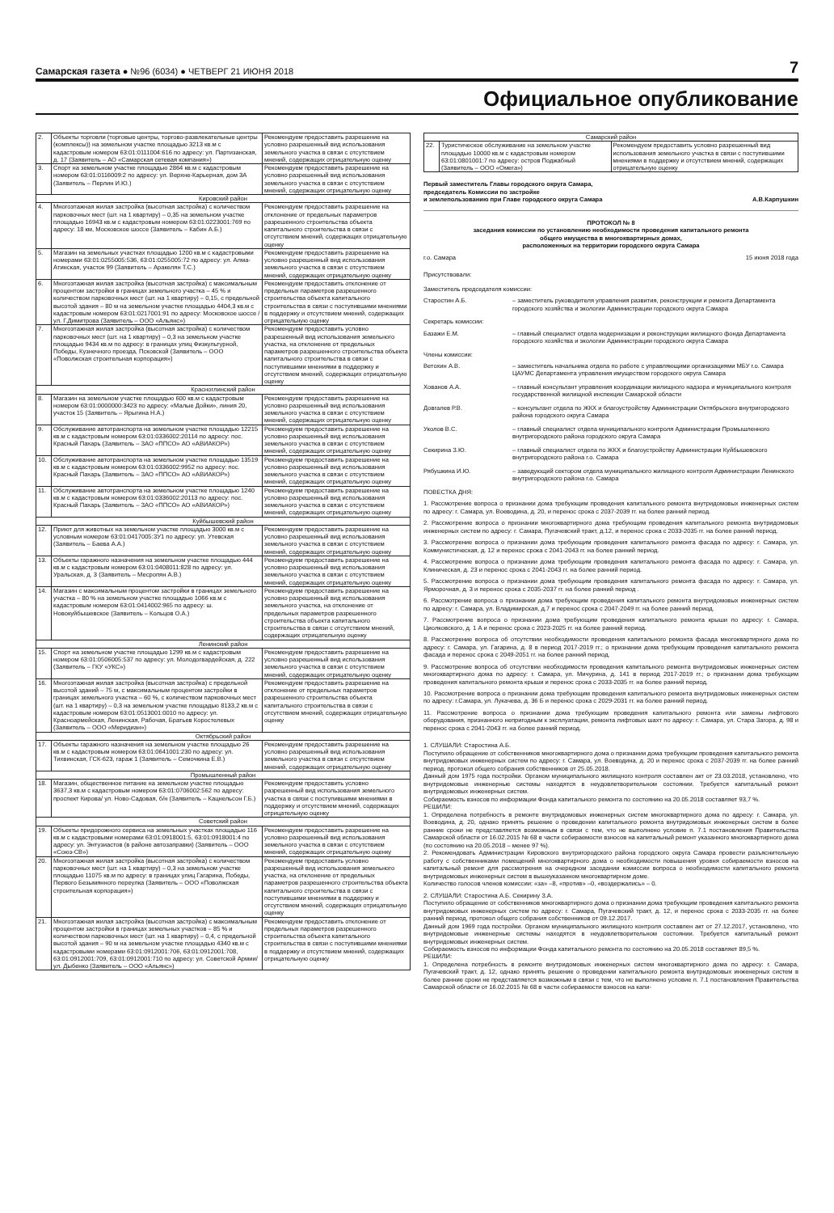Самарская газета ● №96 (6034) ● ЧЕТВЕРГ 21 ИЮНЯ 2018 7
Официальное опубликование
| 2. | Объекты торговли (торговые центры, торгово-развлекательные центры (комплексы)) на земельном участке площадью 3213 кв.м с кадастровым номером 63:01:0111004:616 по адресу: ул. Партизанская, д. 17 (Заявитель – АО «Самарская сетевая компания») | Рекомендуем предоставить разрешение на условно разрешенный вид использования земельного участка в связи с отсутствием мнений, содержащих отрицательную оценку |
| 3. | Спорт на земельном участке площадью 2864 кв.м с кадастровым номером 63:01:0116009:2 по адресу: ул. Верхне-Карьерная, дом 3А (Заявитель – Перлин И.Ю.) | Рекомендуем предоставить разрешение на условно разрешенный вид использования земельного участка в связи с отсутствием мнений, содержащих отрицательную оценку |
| Кировский район | | |
| 4. | Многоэтажная жилая застройка (высотная застройка) с количеством парковочных мест (шт. на 1 квартиру) – 0,35 на земельном участке площадью 16943 кв.м с кадастровым номером 63:01:0223001:769 по адресу: 18 км, Московское шоссе (Заявитель – Кабин А.Б.) | Рекомендуем предоставить разрешение на отклонение от предельных параметров разрешенного строительства объекта капитального строительства в связи с отсутствием мнений, содержащих отрицательную оценку |
| 5. | Магазин на земельных участках площадью 1200 кв.м с кадастровыми номерами 63:01:0255005:536, 63:01:0255005:72 по адресу: ул. Алма-Атинская, участок 99 (Заявитель – Аракелян Т.С.) | Рекомендуем предоставить разрешение на условно разрешенный вид использования земельного участка в связи с отсутствием мнений, содержащих отрицательную оценку |
| 6. | Многоэтажная жилая застройка (высотная застройка) с максимальным процентом застройки в границах земельного участка – 45 % и количеством парковочных мест (шт. на 1 квартиру) – 0,15, с предельной высотой здания – 80 м на земельном участке площадью 4404,3 кв.м с кадастровым номером 63:01:0217001:91 по адресу: Московское шоссе / ул. Г.Димитрова (Заявитель – ООО «Альянс») | Рекомендуем предоставить отклонение от предельных параметров разрешенного строительства объекта капитального строительства в связи с поступившими мнениями в поддержку и отсутствием мнений, содержащих отрицательную оценку |
| 7. | Многоэтажная жилая застройка (высотная застройка) с количеством парковочных мест (шт. на 1 квартиру) – 0,3 на земельном участке площадью 9434 кв.м по адресу: в границах улиц Физкультурной, Победы, Кузнечного проезда, Псковской (Заявитель – ООО «Поволжская строительная корпорация») | Рекомендуем предоставить условно разрешенный вид использования земельного участка, на отклонение от предельных параметров разрешенного строительства объекта капитального строительства в связи с поступившими мнениями в поддержку и отсутствием мнений, содержащих отрицательную оценку |
| Красноглинский район | | |
| 8. | Магазин на земельном участке площадью 600 кв.м с кадастровым номером 63:01:0000000:3423 по адресу: «Малые Дойки», линия 20, участок 15 (Заявитель – Ярыгина Н.А.) | Рекомендуем предоставить разрешение на условно разрешенный вид использования земельного участка в связи с отсутствием мнений, содержащих отрицательную оценку |
| 9. | Обслуживание автотранспорта на земельном участке площадью 12215 кв.м с кадастровым номером 63:01:0336002:20114 по адресу: пос. Красный Пахарь (Заявитель – ЗАО «ППСО» АО «АВИАКОР») | Рекомендуем предоставить разрешение на условно разрешенный вид использования земельного участка в связи с отсутствием мнений, содержащих отрицательную оценку |
| 10. | Обслуживание автотранспорта на земельном участке площадью 13519 кв.м с кадастровым номером 63:01:0336002:9952 по адресу: пос. Красный Пахарь (Заявитель – ЗАО «ППСО» АО «АВИАКОР») | Рекомендуем предоставить разрешение на условно разрешенный вид использования земельного участка в связи с отсутствием мнений, содержащих отрицательную оценку |
| 11. | Обслуживание автотранспорта на земельном участке площадью 1240 кв.м с кадастровым номером 63:01:0336002:20113 по адресу: пос. Красный Пахарь (Заявитель – ЗАО «ППСО» АО «АВИАКОР») | Рекомендуем предоставить разрешение на условно разрешенный вид использования земельного участка в связи с отсутствием мнений, содержащих отрицательную оценку |
| Куйбышевский район | | |
| 12. | Приют для животных на земельном участке площадью 3000 кв.м с условным номером 63:01:0417005:ЗУ1 по адресу: ул. Утевская (Заявитель – Баева А.А.) | Рекомендуем предоставить разрешение на условно разрешенный вид использования земельного участка в связи с отсутствием мнений, содержащих отрицательную оценку |
| 13. | Объекты гаражного назначения на земельном участке площадью 444 кв.м с кадастровым номером 63:01:0408011:828 по адресу: ул. Уральская, д. 3 (Заявитель – Месропян А.В.) | Рекомендуем предоставить разрешение на условно разрешенный вид использования земельного участка в связи с отсутствием мнений, содержащих отрицательную оценку |
| 14. | Магазин с максимальным процентом застройки в границах земельного участка – 80 % на земельном участке площадью 1066 кв.м с кадастровым номером 63:01:0414002:965 по адресу: ш. Новокуйбышевское (Заявитель – Кольцов О.А.) | Рекомендуем предоставить разрешение на условно разрешенный вид использования земельного участка, на отклонение от предельных параметров разрешенного строительства объекта капитального строительства в связи с отсутствием мнений, содержащих отрицательную оценку |
| Ленинский район | | |
| 15. | Спорт на земельном участке площадью 1299 кв.м с кадастровым номером 63:01:0506005:537 по адресу: ул. Молодогвардейская, д. 222 (Заявитель – ГКУ «УКС») | Рекомендуем предоставить разрешение на условно разрешенный вид использования земельного участка в связи с отсутствием мнений, содержащих отрицательную оценку |
| 16. | Многоэтажная жилая застройка (высотная застройка) с предельной высотой зданий – 75 м, с максимальным процентом застройки в границах земельного участка – 60 %, с количеством парковочных мест (шт. на 1 квартиру) – 0,3 на земельном участке площадью 8133,2 кв.м с кадастровым номером 63:01:0513001:0010 по адресу: ул. Красноармейская, Ленинская, Рабочая, Братьев Коростелевых (Заявитель – ООО «Меридиан») | Рекомендуем предоставить разрешение на отклонение от предельных параметров разрешенного строительства объекта капитального строительства в связи с отсутствием мнений, содержащих отрицательную оценку |
| Октябрьский район | | |
| 17. | Объекты гаражного назначения на земельном участке площадью 26 кв.м с кадастровым номером 63:01:0641001:230 по адресу: ул. Тихвинская, ГСК-623, гараж 1 (Заявитель – Семочкина Е.В.) | Рекомендуем предоставить разрешение на условно разрешенный вид использования земельного участка в связи с отсутствием мнений, содержащих отрицательную оценку |
| Промышленный район | | |
| 18. | Магазин, общественное питание на земельном участке площадью 3637,3 кв.м с кадастровым номером 63:01:0706002:562 по адресу: проспект Кирова/ ул. Ново-Садовая, б/н (Заявитель – Кацнельсон Г.Б.) | Рекомендуем предоставить условно разрешенный вид использования земельного участка в связи с поступившими мнениями в поддержку и отсутствием мнений, содержащих отрицательную оценку |
| Советский район | | |
| 19. | Объекты придорожного сервиса на земельных участках площадью 116 кв.м с кадастровыми номерами 63:01:0918001:5, 63:01:0918001:4 по адресу: ул. Энтузиастов (в районе автозаправки) (Заявитель – ООО «Союз-СВ») | Рекомендуем предоставить разрешение на условно разрешенный вид использования земельного участка в связи с отсутствием мнений, содержащих отрицательную оценку |
| 20. | Многоэтажная жилая застройка (высотная застройка) с количеством парковочных мест (шт. на 1 квартиру) – 0,3 на земельном участке площадью 11075 кв.м по адресу: в границах улиц Гагарина, Победы, Первого Безымянного переулка (Заявитель – ООО «Поволжская строительная корпорация») | Рекомендуем предоставить условно разрешенный вид использования земельного участка, на отклонение от предельных параметров разрешенного строительства объекта капитального строительства в связи с поступившими мнениями в поддержку и отсутствием мнений, содержащих отрицательную оценку |
| 21. | Многоэтажная жилая застройка (высотная застройка) с максимальным процентом застройки в границах земельных участков – 85 % и количеством парковочных мест (шт. на 1 квартиру) – 0,4, с предельной высотой здания – 90 м на земельном участке площадью 4340 кв.м с кадастровыми номерами 63:01:0912001:706, 63:01:0912001:708, 63:01:0912001:709, 63:01:0912001:710 по адресу: ул. Советской Армии/ул. Дыбенко (Заявитель – ООО «Альянс») | Рекомендуем предоставить отклонение от предельных параметров разрешенного строительства объекта капитального строительства в связи с поступившими мнениями в поддержку и отсутствием мнений, содержащих отрицательную оценку |
| Самарский район | | |
| 22. | Туристическое обслуживание на земельном участке площадью 10000 кв.м с кадастровым номером 63:01:0801001:7 по адресу: остров Поджабный (Заявитель – ООО «Омега») | Рекомендуем предоставить условно разрешенный вид использования земельного участка в связи с поступившими мнениями в поддержку и отсутствием мнений, содержащих отрицательную оценку |
Первый заместитель Главы городского округа Самара,
председатель Комиссии по застройке
и землепользованию при Главе городского округа Самара А.В.Карпушкин
ПРОТОКОЛ № 8
заседания комиссии по установлению необходимости проведения капитального ремонта
общего имущества в многоквартирных домах,
расположенных на территории городского округа Самара
г.о. Самара 15 июня 2018 года
Присутствовали:
Заместитель председателя комиссии:
Старостин А.Б. – заместитель руководителя управления развития, реконструкции и ремонта Департамента городского хозяйства и экологии Администрации городского округа Самара
Секретарь комиссии:
Базажи Е.М. – главный специалист отдела модернизации и реконструкции жилищного фонда Департамента городского хозяйства и экологии Администрации городского округа Самара
Члены комиссии:
Ветохин А.В. – заместитель начальника отдела по работе с управляющими организациями МБУ г.о. Самара ЦАУМС Департамента управления имуществом городского округа Самара
Хованов А.А. – главный консультант управления координации жилищного надзора и муниципального контроля государственной жилищной инспекции Самарской области
Довгалев Р.В. – консультант отдела по ЖКХ и благоустройству Администрации Октябрьского внутригородского района городского округа Самара
Уколов В.С. – главный специалист отдела муниципального контроля Администрации Промышленного внутригородского района городского округа Самара
Секирина З.Ю. – главный специалист отдела по ЖКХ и благоустройству Администрации Куйбышевского внутригородского района г.о. Самара
Рябушкина И.Ю. – заведующий сектором отдела муниципального жилищного контроля Администрации Ленинского внутригородского района г.о. Самара
ПОВЕСТКА ДНЯ:
1. Рассмотрение вопроса о признании дома требующим проведения капитального ремонта внутридомовых инженерных систем по адресу: г. Самара, ул. Воеводина, д. 20, и перенос срока с 2037-2039 гг. на более ранний период.
2. Рассмотрение вопроса о признании многоквартирного дома требующим проведения капитального ремонта внутридомовых инженерных систем по адресу: г. Самара, Пугачевский тракт, д.12, и перенос срока с 2033-2035 гг. на более ранний период.
3. Рассмотрение вопроса о признании дома требующим проведения капитального ремонта фасада по адресу: г. Самара, ул. Коммунистическая, д. 12 и перенос срока с 2041-2043 гг. на более ранний период.
4. Рассмотрение вопроса о признании дома требующим проведения капитального ремонта фасада по адресу: г. Самара, ул. Клиническая, д. 23 и перенос срока с 2041-2043 гг. на более ранний период.
5. Рассмотрение вопроса о признании дома требующим проведения капитального ремонта фасада по адресу: г. Самара, ул. Ярморочная, д. 3 и перенос срока с 2035-2037 гг. на более ранний период .
6. Рассмотрение вопроса о признании дома требующим проведения капитального ремонта внутридомовых инженерных систем по адресу: г. Самара, ул. Владимирская, д.7 и перенос срока с 2047-2049 гг. на более ранний период.
7. Рассмотрение вопроса о признании дома требующим проведения капитального ремонта крыши по адресу: г. Самара, Циолковского, д. 1 А и перенос срока с 2023-2025 гг. на более ранний период.
8. Рассмотрение вопроса об отсутствии необходимости проведения капитального ремонта фасада многоквартирного дома по адресу: г. Самара, ул. Гагарина, д. 8 в период 2017-2019 гг.; о признании дома требующим проведения капитального ремонта фасада и перенос срока с 2049-2051 гг. на более ранний период.
9. Рассмотрение вопроса об отсутствии необходимости проведения капитального ремонта внутридомовых инженерных систем многоквартирного дома по адресу: г. Самара, ул. Мичурина, д. 141 в период 2017-2019 гг.; о признании дома требующим проведения капитального ремонта крыши и перенос срока с 2033-2035 гг. на более ранний период.
10. Рассмотрение вопроса о признании дома требующим проведения капитального ремонта внутридомовых инженерных систем по адресу: г.Самара, ул. Лукачева, д. 36 Б и перенос срока с 2029-2031 гг. на более ранний период.
11. Рассмотрение вопроса о признании дома требующим проведения капитального ремонта или замены лифтового оборудования, признанного непригодным к эксплуатации, ремонта лифтовых шахт по адресу: г. Самара, ул. Стара Загора, д. 98 и перенос срока с 2041-2043 гг. на более ранний период.
1. СЛУШАЛИ: Старостина А.Б.
Поступило обращение от собственников многоквартирного дома о признании дома требующим проведения капитального ремонта внутридомовых инженерных систем по адресу: г. Самара, ул. Воеводина, д. 20 и перенос срока с 2037-2039 гг. на более ранний период, протокол общего собрания собственников от 25.05.2018.
Данный дом 1975 года постройки. Органом муниципального жилищного контроля составлен акт от 23.03.2018, установлено, что внутридомовые инженерные системы находятся в неудовлетворительном состоянии. Требуется капитальный ремонт внутридомовых инженерных систем.
Собираемость взносов по информации Фонда капитального ремонта по состоянию на 20.05.2018 составляет 93,7 %.
РЕШИЛИ:
1. Определена потребность в ремонте внутридомовых инженерных систем многоквартирного дома по адресу: г. Самара, ул. Воеводина, д. 20, однако принять решение о проведении капитального ремонта внутридомовых инженерных систем в более ранние сроки не представляется возможным в связи с тем, что не выполнено условие п. 7.1 постановления Правительства Самарской области от 16.02.2015 № 68 в части собираемости взносов на капитальный ремонт указанного многоквартирного дома (по состоянию на 20.05.2018 – менее 97 %).
2. Рекомендовать Администрации Кировского внутригородского района городского округа Самара провести разъяснительную работу с собственниками помещений многоквартирного дома о необходимости повышения уровня собираемости взносов на капитальный ремонт для рассмотрения на очередном заседании комиссии вопроса о необходимости капитального ремонта внутридомовых инженерных систем в вышеуказанном многоквартирном доме.
Количество голосов членов комиссии: «за» –8, «против» –0, «воздержались» – 0.
2. СЛУШАЛИ: Старостина А.Б. Секирину З.А.
Поступило обращение от собственников многоквартирного дома о признании дома требующим проведения капитального ремонта внутридомовых инженерных систем по адресу: г. Самара, Пугачевский тракт, д. 12, и перенос срока с 2033-2035 гг. на более ранний период, протокол общего собрания собственников от 09.12.2017.
Данный дом 1969 года постройки. Органом муниципального жилищного контроля составлен акт от 27.12.2017, установлено, что внутридомовые инженерные системы находятся в неудовлетворительном состоянии. Требуется капитальный ремонт внутридомовых инженерных систем.
Собираемость взносов по информации Фонда капитального ремонта по состоянию на 20.05.2018 составляет 89,5 %.
РЕШИЛИ:
1. Определена потребность в ремонте внутридомовых инженерных систем многоквартирного дома по адресу: г. Самара, Пугачевский тракт, д. 12, однако принять решение о проведении капитального ремонта внутридомовых инженерных систем в более ранние сроки не представляется возможным в связи с тем, что не выполнено условие п. 7.1 постановления Правительства Самарской области от 16.02.2015 № 68 в части собираемости взносов на капи-